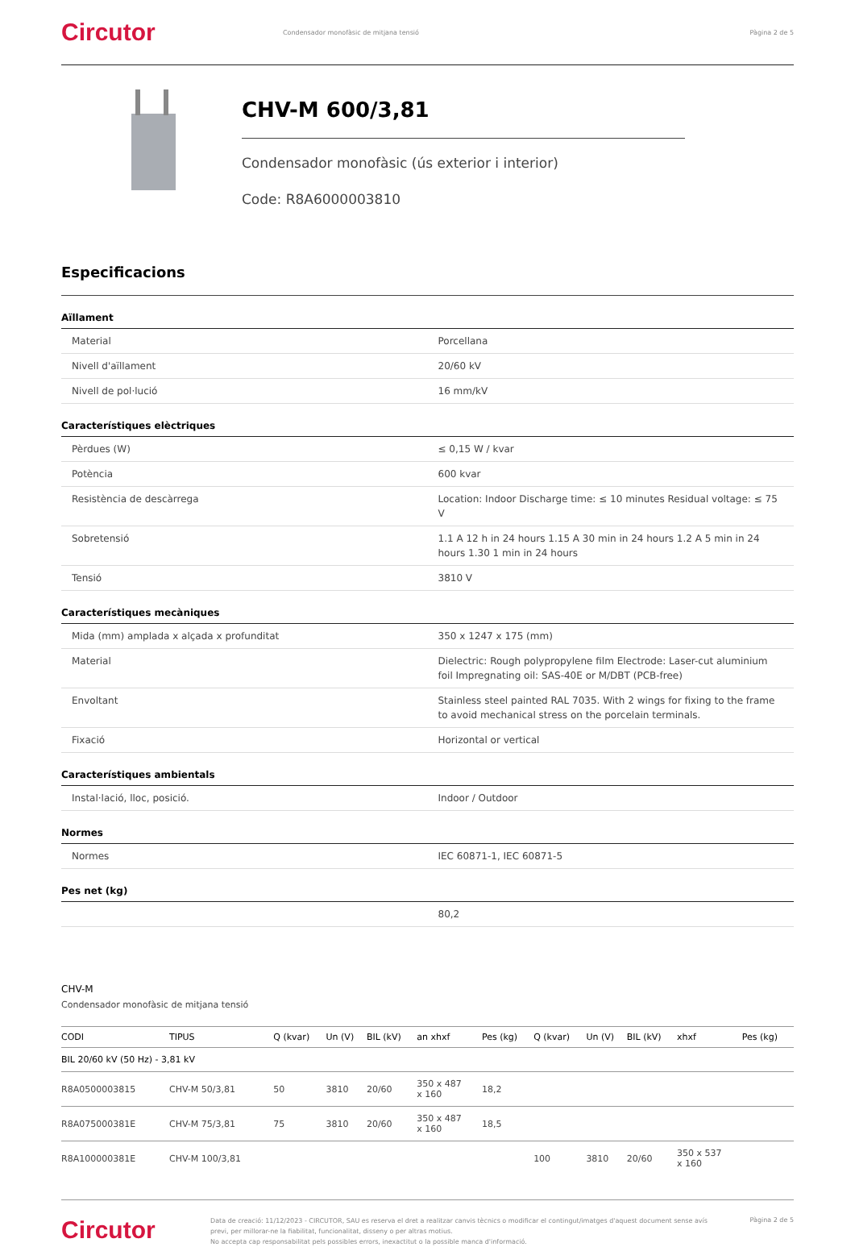Circutor
Condensador monofàsic de mitjana tensió
Pàgina 2 de 5
CHV-M 600/3,81
Condensador monofàsic (ús exterior i interior)
Code: R8A6000003810
Especificacions
Aïllament
| Material | Porcellana |
| Nivell d'aïllament | 20/60 kV |
| Nivell de pol·lució | 16 mm/kV |
Característiques elèctriques
| Pèrdues (W) | ≤ 0,15 W / kvar |
| Potència | 600 kvar |
| Resistència de descàrrega | Location: Indoor Discharge time: ≤ 10 minutes Residual voltage: ≤ 75 V |
| Sobretensió | 1.1 A 12 h in 24 hours 1.15 A 30 min in 24 hours 1.2 A 5 min in 24 hours 1.30 1 min in 24 hours |
| Tensió | 3810 V |
Característiques mecàniques
| Mida (mm) amplada x alçada x profunditat | 350 x 1247 x 175 (mm) |
| Material | Dielectric: Rough polypropylene film Electrode: Laser-cut aluminium foil Impregnating oil: SAS-40E or M/DBT (PCB-free) |
| Envoltant | Stainless steel painted RAL 7035. With 2 wings for fixing to the frame to avoid mechanical stress on the porcelain terminals. |
| Fixació | Horizontal or vertical |
Característiques ambientals
| Instal·lació, lloc, posició. | Indoor / Outdoor |
Normes
| Normes | IEC 60871-1, IEC 60871-5 |
Pes net (kg)
| | 80,2 |
CHV-M
Condensador monofàsic de mitjana tensió
| CODI | TIPUS | Q (kvar) | Un (V) | BIL (kV) | an xhxf | Pes (kg) | Q (kvar) | Un (V) | BIL (kV) | xhxf | Pes (kg) |
| --- | --- | --- | --- | --- | --- | --- | --- | --- | --- | --- | --- |
| BIL 20/60 kV (50 Hz) - 3,81 kV | | | | | | | | | | | |
| R8A0500003815 | CHV-M 50/3,81 | 50 | 3810 | 20/60 | 350 x 487 x 160 | 18,2 | | | | | |
| R8A075000381E | CHV-M 75/3,81 | 75 | 3810 | 20/60 | 350 x 487 x 160 | 18,5 | | | | | |
| R8A100000381E | CHV-M 100/3,81 | | | | | | 100 | 3810 | 20/60 | 350 x 537 x 160 | |
Circutor
Data de creació: 11/12/2023 - CIRCUTOR, SAU es reserva el dret a realitzar canvis tècnics o modificar el contingut/imatges d'aquest document sense avís previ, per millorar-ne la fiabilitat, funcionalitat, disseny o per altras motius.
No accepta cap responsabilitat pels possibles errors, inexactitut o la possible manca d'informació.
Pàgina 2 de 5